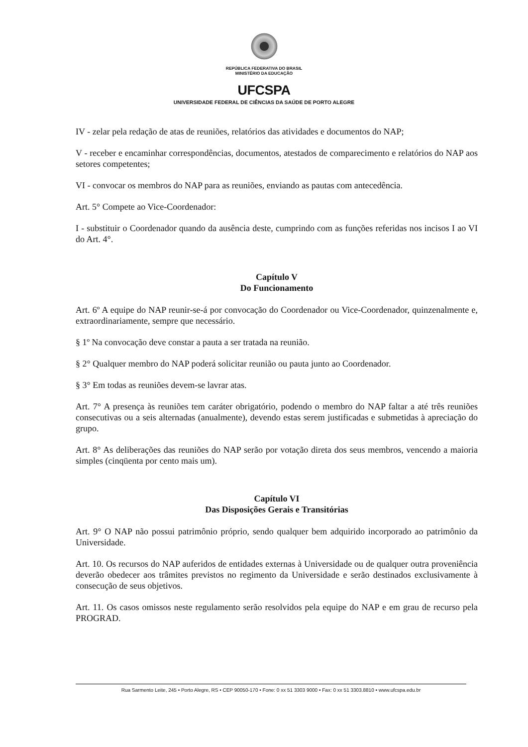REPÚBLICA FEDERATIVA DO BRASIL
MINISTÉRIO DA EDUCAÇÃO
UFCSPA
UNIVERSIDADE FEDERAL DE CIÊNCIAS DA SAÚDE DE PORTO ALEGRE
IV - zelar pela redação de atas de reuniões, relatórios das atividades e documentos do NAP;
V - receber e encaminhar correspondências, documentos, atestados de comparecimento e relatórios do NAP aos setores competentes;
VI - convocar os membros do NAP para as reuniões, enviando as pautas com antecedência.
Art. 5° Compete ao Vice-Coordenador:
I - substituir o Coordenador quando da ausência deste, cumprindo com as funções referidas nos incisos I ao VI do Art. 4°.
Capítulo V
Do Funcionamento
Art. 6º A equipe do NAP reunir-se-á por convocação do Coordenador ou Vice-Coordenador, quinzenalmente e, extraordinariamente, sempre que necessário.
§ 1º Na convocação deve constar a pauta a ser tratada na reunião.
§ 2° Qualquer membro do NAP poderá solicitar reunião ou pauta junto ao Coordenador.
§ 3° Em todas as reuniões devem-se lavrar atas.
Art. 7° A presença às reuniões tem caráter obrigatório, podendo o membro do NAP faltar a até três reuniões consecutivas ou a seis alternadas (anualmente), devendo estas serem justificadas e submetidas à apreciação do grupo.
Art. 8° As deliberações das reuniões do NAP serão por votação direta dos seus membros, vencendo a maioria simples (cinqüenta por cento mais um).
Capítulo VI
Das Disposições Gerais e Transitórias
Art. 9° O NAP não possui patrimônio próprio, sendo qualquer bem adquirido incorporado ao patrimônio da Universidade.
Art. 10. Os recursos do NAP auferidos de entidades externas à Universidade ou de qualquer outra proveniência deverão obedecer aos trâmites previstos no regimento da Universidade e serão destinados exclusivamente à consecução de seus objetivos.
Art. 11. Os casos omissos neste regulamento serão resolvidos pela equipe do NAP e em grau de recurso pela PROGRAD.
Rua Sarmento Leite, 245 • Porto Alegre, RS • CEP 90050-170 • Fone: 0 xx 51 3303 9000 • Fax: 0 xx 51 3303.8810 • www.ufcspa.edu.br